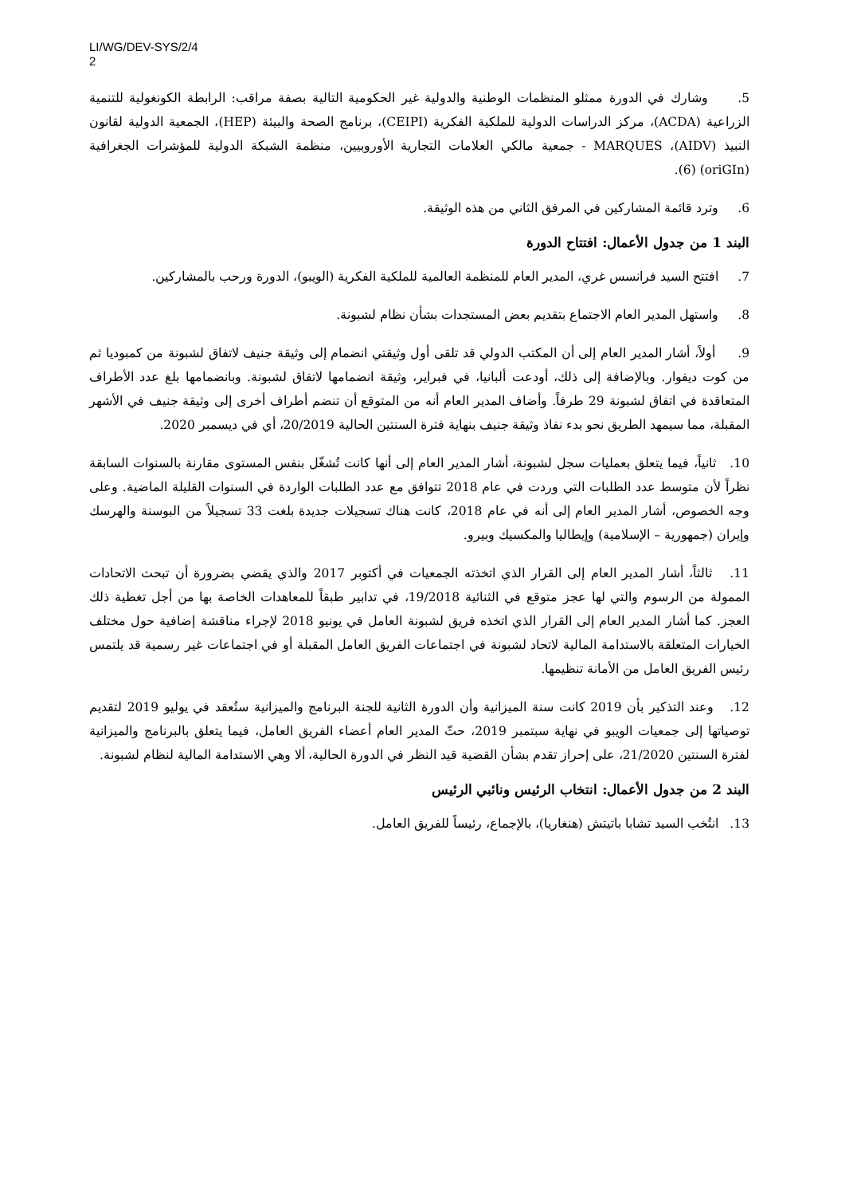LI/WG/DEV-SYS/2/4
2
5. وشارك في الدورة ممثلو المنظمات الوطنية والدولية غير الحكومية التالية بصفة مراقب: الرابطة الكونغولية للتنمية الزراعية (ACDA)، مركز الدراسات الدولية للملكية الفكرية (CEIPI)، برنامج الصحة والبيئة (HEP)، الجمعية الدولية لقانون النبيذ (AIDV)، MARQUES - جمعية مالكي العلامات التجارية الأوروبيين، منظمة الشبكة الدولية للمؤشرات الجغرافية (oriGIn) (6).
6. وترد قائمة المشاركين في المرفق الثاني من هذه الوثيقة.
البند 1 من جدول الأعمال: افتتاح الدورة
7. افتتح السيد فرانسس غري، المدير العام للمنظمة العالمية للملكية الفكرية (الويبو)، الدورة ورحب بالمشاركين.
8. واستهل المدير العام الاجتماع بتقديم بعض المستجدات بشأن نظام لشبونة.
9. أولاً، أشار المدير العام إلى أن المكتب الدولي قد تلقى أول وثيقتي انضمام إلى وثيقة جنيف لاتفاق لشبونة من كمبوديا ثم من كوت ديفوار. وبالإضافة إلى ذلك، أودعت ألبانيا، في فبراير، وثيقة انضمامها لاتفاق لشبونة. وبانضمامها بلغ عدد الأطراف المتعاقدة في اتفاق لشبونة 29 طرفاً. وأضاف المدير العام أنه من المتوقع أن تنضم أطراف أخرى إلى وثيقة جنيف في الأشهر المقبلة، مما سيمهد الطريق نحو بدء نفاذ وثيقة جنيف بنهاية فترة السنتين الحالية 20/2019، أي في ديسمبر 2020.
10. ثانياً، فيما يتعلق بعمليات سجل لشبونة، أشار المدير العام إلى أنها كانت تُشغّل بنفس المستوى مقارنة بالسنوات السابقة نظراً لأن متوسط عدد الطلبات التي وردت في عام 2018 تتوافق مع عدد الطلبات الواردة في السنوات القليلة الماضية. وعلى وجه الخصوص، أشار المدير العام إلى أنه في عام 2018، كانت هناك تسجيلات جديدة بلغت 33 تسجيلاً من البوسنة والهرسك وإيران (جمهورية – الإسلامية) وإيطاليا والمكسيك وبيرو.
11. ثالثاً، أشار المدير العام إلى القرار الذي اتخذته الجمعيات في أكتوبر 2017 والذي يقضي بضرورة أن تبحث الاتحادات الممولة من الرسوم والتي لها عجز متوقع في الثنائية 19/2018، في تدابير طبقاً للمعاهدات الخاصة بها من أجل تغطية ذلك العجز. كما أشار المدير العام إلى القرار الذي اتخذه فريق لشبونة العامل في يونيو 2018 لإجراء مناقشة إضافية حول مختلف الخيارات المتعلقة بالاستدامة المالية لاتحاد لشبونة في اجتماعات الفريق العامل المقبلة أو في اجتماعات غير رسمية قد يلتمس رئيس الفريق العامل من الأمانة تنظيمها.
12. وعند التذكير بأن 2019 كانت سنة الميزانية وأن الدورة الثانية للجنة البرنامج والميزانية ستُعقد في يوليو 2019 لتقديم توصياتها إلى جمعيات الويبو في نهاية سبتمبر 2019، حثّ المدير العام أعضاء الفريق العامل، فيما يتعلق بالبرنامج والميزانية لفترة السنتين 21/2020، على إحراز تقدم بشأن القضية قيد النظر في الدورة الحالية، ألا وهي الاستدامة المالية لنظام لشبونة.
البند 2 من جدول الأعمال: انتخاب الرئيس ونائبي الرئيس
13. انتُخب السيد تشابا باتيتش (هنغاريا)، بالإجماع، رئيساً للفريق العامل.